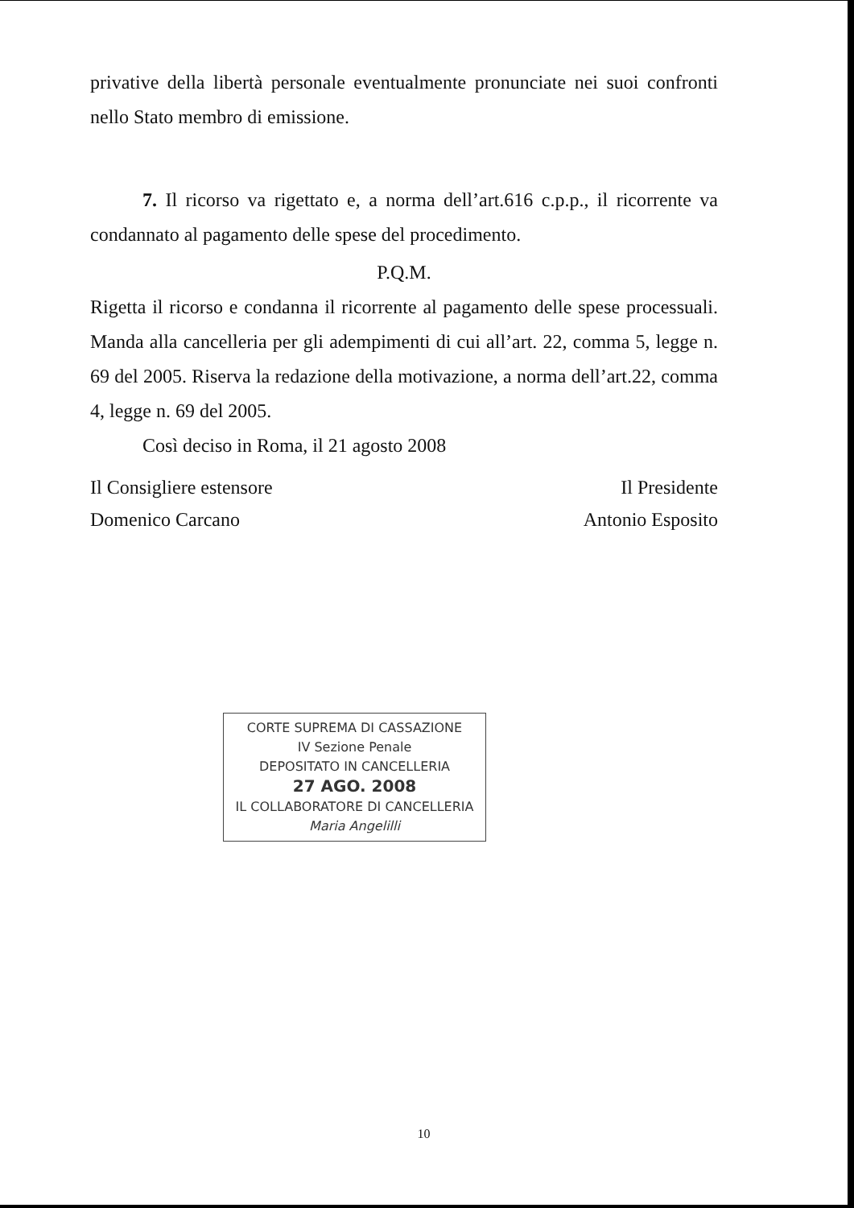privative della libertà personale eventualmente pronunciate nei suoi confronti nello Stato membro di emissione.
7. Il ricorso va rigettato e, a norma dell’art.616 c.p.p., il ricorrente va condannato al pagamento delle spese del procedimento.
P.Q.M.
Rigetta il ricorso e condanna il ricorrente al pagamento delle spese processuali. Manda alla cancelleria per gli adempimenti di cui all’art. 22, comma 5, legge n. 69 del 2005. Riserva la redazione della motivazione, a norma dell’art.22, comma 4, legge n. 69 del 2005.
Così deciso in Roma, il 21 agosto 2008
Il Consigliere estensore
Domenico Carcano
Il Presidente
Antonio Esposito
CORTE SUPREMA DI CASSAZIONE
IV Sezione Penale
DEPOSITATO IN CANCELLERIA
27 AGO. 2008
IL COLLABORATORE DI CANCELLERIA
Maria Angelilli
10